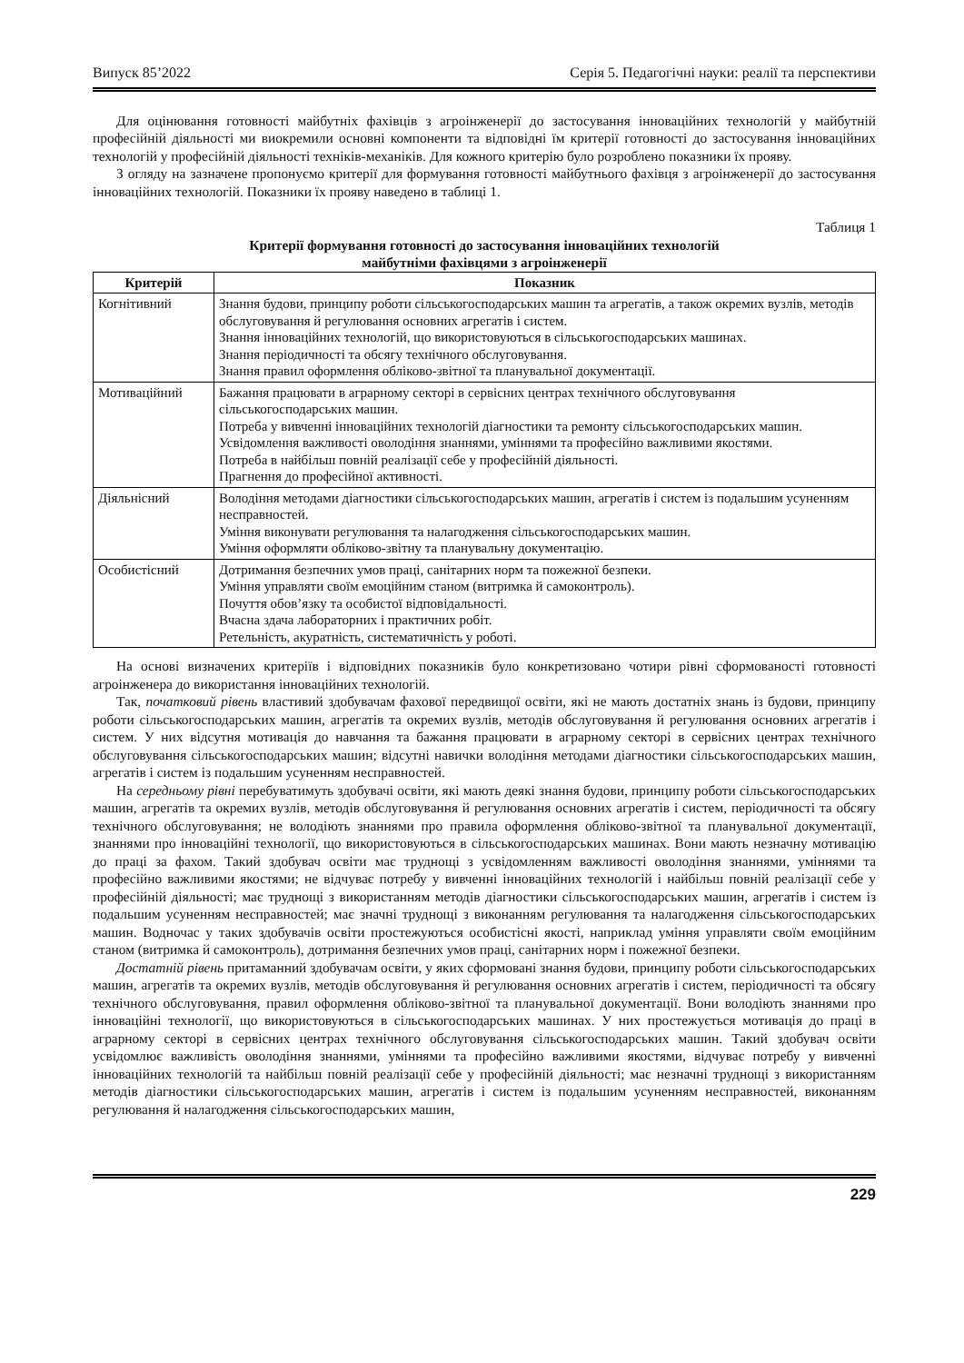Випуск 85’2022 Серія 5. Педагогічні науки: реалії та перспективи
Для оцінювання готовності майбутніх фахівців з агроінженерії до застосування інноваційних технологій у майбутній професійній діяльності ми виокремили основні компоненти та відповідні їм критерії готовності до застосування інноваційних технологій у професійній діяльності техніків-механіків. Для кожного критерію було розроблено показники їх прояву.
З огляду на зазначене пропонуємо критерії для формування готовності майбутнього фахівця з агроінженерії до застосування інноваційних технологій. Показники їх прояву наведено в таблиці 1.
Таблиця 1
Критерії формування готовності до застосування інноваційних технологій
майбутніми фахівцями з агроінженерії
| Критерій | Показник |
| --- | --- |
| Когнітивний | Знання будови, принципу роботи сільськогосподарських машин та агрегатів, а також окремих вузлів, методів обслуговування й регулювання основних агрегатів і систем. Знання інноваційних технологій, що використовуються в сільськогосподарських машинах. Знання періодичності та обсягу технічного обслуговування. Знання правил оформлення обліково-звітної та планувальної документації. |
| Мотиваційний | Бажання працювати в аграрному секторі в сервісних центрах технічного обслуговування сільськогосподарських машин. Потреба у вивченні інноваційних технологій діагностики та ремонту сільськогосподарських машин. Усвідомлення важливості оволодіння знаннями, уміннями та професійно важливими якостями. Потреба в найбільш повній реалізації себе у професійній діяльності. Прагнення до професійної активності. |
| Діяльнісний | Володіння методами діагностики сільськогосподарських машин, агрегатів і систем із подальшим усуненням несправностей. Уміння виконувати регулювання та налагодження сільськогосподарських машин. Уміння оформляти обліково-звітну та планувальну документацію. |
| Особистісний | Дотримання безпечних умов праці, санітарних норм та пожежної безпеки. Уміння управляти своїм емоційним станом (витримка й самоконтроль). Почуття обов’язку та особистої відповідальності. Вчасна здача лабораторних і практичних робіт. Ретельність, акуратність, систематичність у роботі. |
На основі визначених критеріїв і відповідних показників було конкретизовано чотири рівні сформованості готовності агроінженера до використання інноваційних технологій.
Так, початковий рівень властивий здобувачам фахової передвищої освіти, які не мають достатніх знань із будови, принципу роботи сільськогосподарських машин, агрегатів та окремих вузлів, методів обслуговування й регулювання основних агрегатів і систем. У них відсутня мотивація до навчання та бажання працювати в аграрному секторі в сервісних центрах технічного обслуговування сільськогосподарських машин; відсутні навички володіння методами діагностики сільськогосподарських машин, агрегатів і систем із подальшим усуненням несправностей.
На середньому рівні перебуватимуть здобувачі освіти, які мають деякі знання будови, принципу роботи сільськогосподарських машин, агрегатів та окремих вузлів, методів обслуговування й регулювання основних агрегатів і систем, періодичності та обсягу технічного обслуговування; не володіють знаннями про правила оформлення обліково-звітної та планувальної документації, знаннями про інноваційні технології, що використовуються в сільськогосподарських машинах. Вони мають незначну мотивацію до праці за фахом. Такий здобувач освіти має труднощі з усвідомленням важливості оволодіння знаннями, уміннями та професійно важливими якостями; не відчуває потребу у вивченні інноваційних технологій і найбільш повній реалізації себе у професійній діяльності; має труднощі з використанням методів діагностики сільськогосподарських машин, агрегатів і систем із подальшим усуненням несправностей; має значні труднощі з виконанням регулювання та налагодження сільськогосподарських машин. Водночас у таких здобувачів освіти простежуються особистісні якості, наприклад уміння управляти своїм емоційним станом (витримка й самоконтроль), дотримання безпечних умов праці, санітарних норм і пожежної безпеки.
Достатній рівень притаманний здобувачам освіти, у яких сформовані знання будови, принципу роботи сільськогосподарських машин, агрегатів та окремих вузлів, методів обслуговування й регулювання основних агрегатів і систем, періодичності та обсягу технічного обслуговування, правил оформлення обліково-звітної та планувальної документації. Вони володіють знаннями про інноваційні технології, що використовуються в сільськогосподарських машинах. У них простежується мотивація до праці в аграрному секторі в сервісних центрах технічного обслуговування сільськогосподарських машин. Такий здобувач освіти усвідомлює важливість оволодіння знаннями, уміннями та професійно важливими якостями, відчуває потребу у вивченні інноваційних технологій та найбільш повній реалізації себе у професійній діяльності; має незначні труднощі з використанням методів діагностики сільськогосподарських машин, агрегатів і систем із подальшим усуненням несправностей, виконанням регулювання й налагодження сільськогосподарських машин,
229